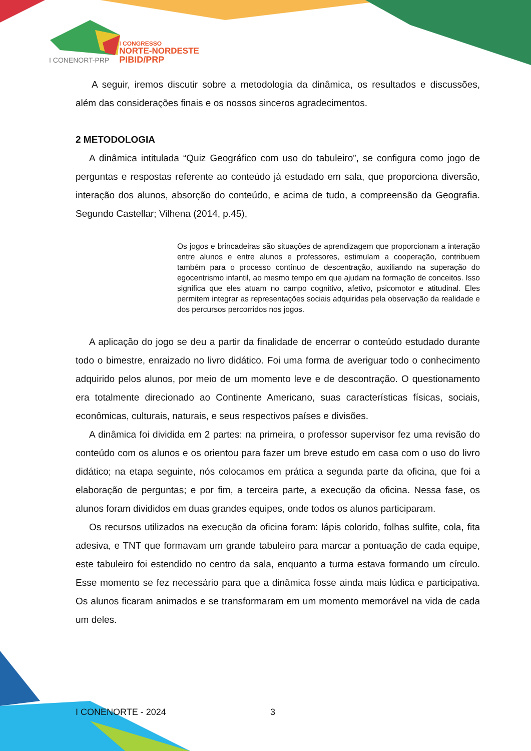I CONENORT-PRP
I CONGRESSO
NORTE-NORDESTE
PIBID/PRP
A seguir, iremos discutir sobre a metodologia da dinâmica, os resultados e discussões, além das considerações finais e os nossos sinceros agradecimentos.
2 METODOLOGIA
A dinâmica intitulada “Quiz Geográfico com uso do tabuleiro”, se configura como jogo de perguntas e respostas referente ao conteúdo já estudado em sala, que proporciona diversão, interação dos alunos, absorção do conteúdo, e acima de tudo, a compreensão da Geografia. Segundo Castellar; Vilhena (2014, p.45),
Os jogos e brincadeiras são situações de aprendizagem que proporcionam a interação entre alunos e entre alunos e professores, estimulam a cooperação, contribuem também para o processo contínuo de descentração, auxiliando na superação do egocentrismo infantil, ao mesmo tempo em que ajudam na formação de conceitos. Isso significa que eles atuam no campo cognitivo, afetivo, psicomotor e atitudinal. Eles permitem integrar as representações sociais adquiridas pela observação da realidade e dos percursos percorridos nos jogos.
A aplicação do jogo se deu a partir da finalidade de encerrar o conteúdo estudado durante todo o bimestre, enraizado no livro didático. Foi uma forma de averiguar todo o conhecimento adquirido pelos alunos, por meio de um momento leve e de descontração. O questionamento era totalmente direcionado ao Continente Americano, suas características físicas, sociais, econômicas, culturais, naturais, e seus respectivos países e divisões.
A dinâmica foi dividida em 2 partes: na primeira, o professor supervisor fez uma revisão do conteúdo com os alunos e os orientou para fazer um breve estudo em casa com o uso do livro didático; na etapa seguinte, nós colocamos em prática a segunda parte da oficina, que foi a elaboração de perguntas; e por fim, a terceira parte, a execução da oficina. Nessa fase, os alunos foram divididos em duas grandes equipes, onde todos os alunos participaram.
Os recursos utilizados na execução da oficina foram: lápis colorido, folhas sulfite, cola, fita adesiva, e TNT que formavam um grande tabuleiro para marcar a pontuação de cada equipe, este tabuleiro foi estendido no centro da sala, enquanto a turma estava formando um círculo. Esse momento se fez necessário para que a dinâmica fosse ainda mais lúdica e participativa. Os alunos ficaram animados e se transformaram em um momento memorável na vida de cada um deles.
I CONENORTE - 2024 3